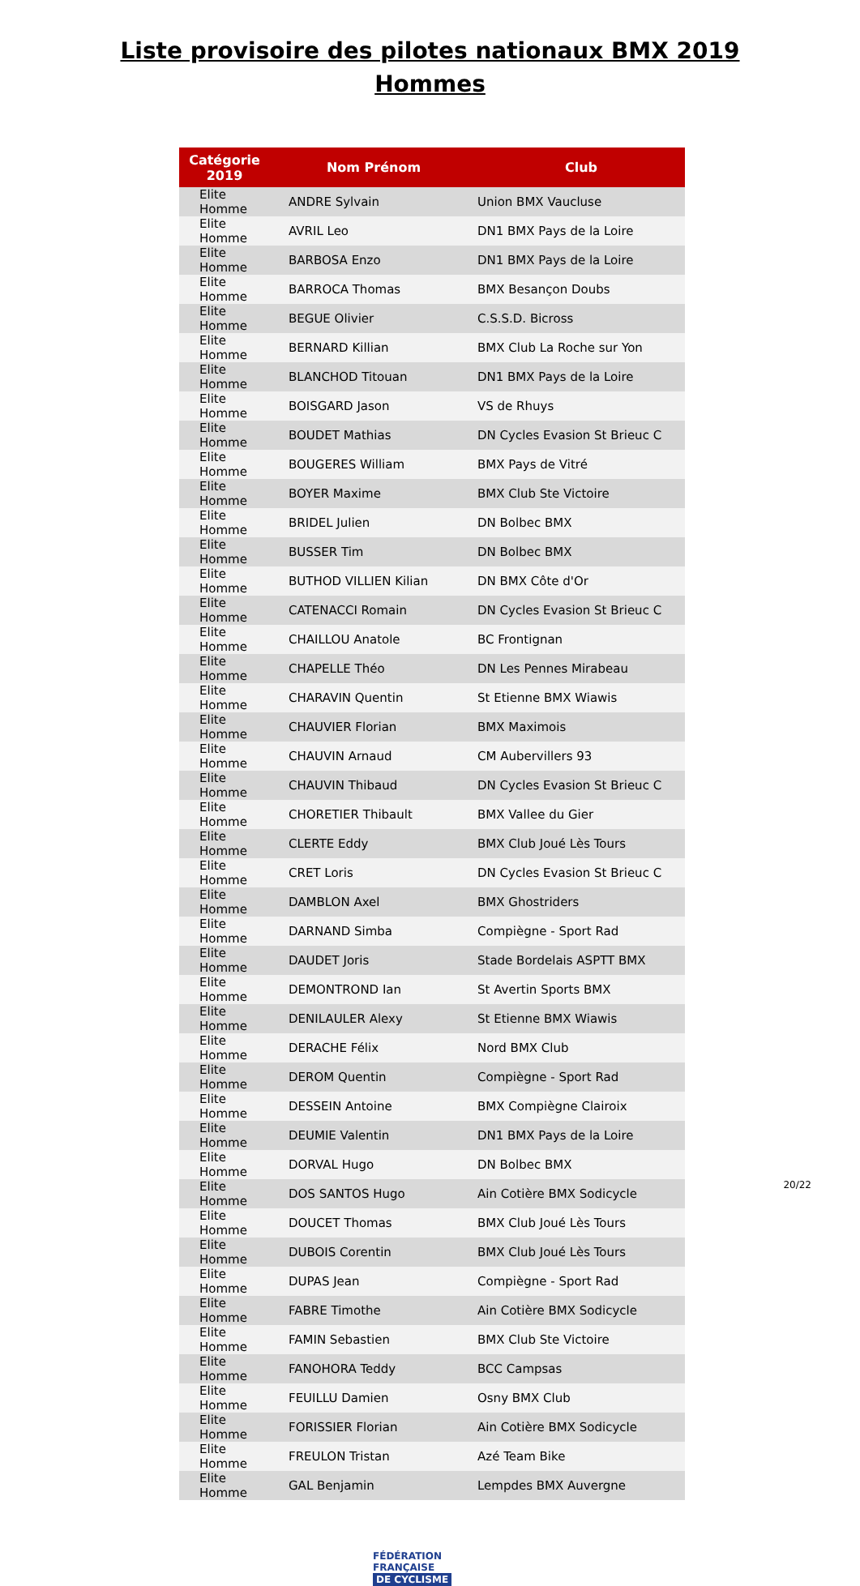Liste provisoire des pilotes nationaux BMX 2019
Hommes
| Catégorie 2019 | Nom Prénom | Club |
| --- | --- | --- |
| Elite Homme | ANDRE Sylvain | Union BMX Vaucluse |
| Elite Homme | AVRIL Leo | DN1 BMX Pays de la Loire |
| Elite Homme | BARBOSA Enzo | DN1 BMX Pays de la Loire |
| Elite Homme | BARROCA Thomas | BMX Besançon Doubs |
| Elite Homme | BEGUE Olivier | C.S.S.D. Bicross |
| Elite Homme | BERNARD Killian | BMX Club La Roche sur Yon |
| Elite Homme | BLANCHOD Titouan | DN1 BMX Pays de la Loire |
| Elite Homme | BOISGARD Jason | VS de Rhuys |
| Elite Homme | BOUDET Mathias | DN Cycles Evasion St Brieuc C |
| Elite Homme | BOUGERES William | BMX Pays de Vitré |
| Elite Homme | BOYER Maxime | BMX Club Ste Victoire |
| Elite Homme | BRIDEL Julien | DN Bolbec BMX |
| Elite Homme | BUSSER Tim | DN Bolbec BMX |
| Elite Homme | BUTHOD VILLIEN Kilian | DN BMX Côte d'Or |
| Elite Homme | CATENACCI Romain | DN Cycles Evasion St Brieuc C |
| Elite Homme | CHAILLOU Anatole | BC Frontignan |
| Elite Homme | CHAPELLE Théo | DN Les Pennes Mirabeau |
| Elite Homme | CHARAVIN Quentin | St Etienne BMX Wiawis |
| Elite Homme | CHAUVIER Florian | BMX Maximois |
| Elite Homme | CHAUVIN Arnaud | CM Aubervillers 93 |
| Elite Homme | CHAUVIN Thibaud | DN Cycles Evasion St Brieuc C |
| Elite Homme | CHORETIER Thibault | BMX Vallee du Gier |
| Elite Homme | CLERTE Eddy | BMX Club Joué Lès Tours |
| Elite Homme | CRET Loris | DN Cycles Evasion St Brieuc C |
| Elite Homme | DAMBLON Axel | BMX Ghostriders |
| Elite Homme | DARNAND Simba | Compiègne - Sport Rad |
| Elite Homme | DAUDET Joris | Stade Bordelais ASPTT BMX |
| Elite Homme | DEMONTROND Ian | St Avertin Sports BMX |
| Elite Homme | DENILAULER Alexy | St Etienne BMX Wiawis |
| Elite Homme | DERACHE Félix | Nord BMX Club |
| Elite Homme | DEROM Quentin | Compiègne - Sport Rad |
| Elite Homme | DESSEIN Antoine | BMX Compiègne Clairoix |
| Elite Homme | DEUMIE Valentin | DN1 BMX Pays de la Loire |
| Elite Homme | DORVAL Hugo | DN Bolbec BMX |
| Elite Homme | DOS SANTOS Hugo | Ain Cotière BMX Sodicycle |
| Elite Homme | DOUCET Thomas | BMX Club Joué Lès Tours |
| Elite Homme | DUBOIS Corentin | BMX Club Joué Lès Tours |
| Elite Homme | DUPAS Jean | Compiègne - Sport Rad |
| Elite Homme | FABRE Timothe | Ain Cotière BMX Sodicycle |
| Elite Homme | FAMIN Sebastien | BMX Club Ste Victoire |
| Elite Homme | FANOHORA Teddy | BCC Campsas |
| Elite Homme | FEUILLU Damien | Osny BMX Club |
| Elite Homme | FORISSIER Florian | Ain Cotière BMX Sodicycle |
| Elite Homme | FREULON Tristan | Azé Team Bike |
| Elite Homme | GAL Benjamin | Lempdes BMX Auvergne |
FÉDÉRATION
FRANÇAISE
DE CYCLISME
20/22